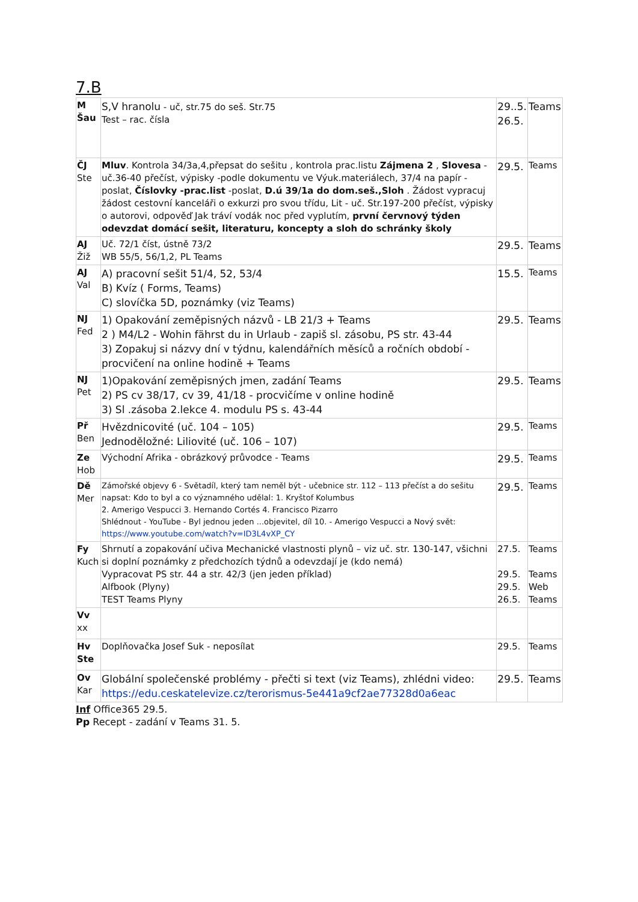7.B
| M Šau | S,V hranolu - uč, str.75 do seš. Str.75 Test – rac. čísla | 29..5. 26.5. | Teams |
| ČJ Ste | Mluv . Kontrola 34/3a,4,přepsat do sešitu , kontrola prac.listu Zájmena 2 , Slovesa - uč.36-40 přečíst, výpisky -podle dokumentu ve Výuk.materiálech, 37/4 na papír - poslat, Číslovky -prac.list -poslat, D.ú 39/1a do dom.seš.,Sloh . Žádost vypracuj žádost cestovní kanceláři o exkurzi pro svou třídu, Lit - uč. Str.197-200 přečíst, výpisky o autorovi, odpověď Jak tráví vodák noc před vyplutím, první červnový týden odevzdat domácí sešit, literaturu, koncepty a sloh do schránky školy | 29.5. | Teams |
| AJ Žiž | Uč. 72/1 číst, ústně 73/2 WB 55/5, 56/1,2, PL Teams | 29.5. | Teams |
| AJ Val | A) pracovní sešit 51/4, 52, 53/4 B) Kvíz ( Forms, Teams) C) slovíčka 5D, poznámky (viz Teams) | 15.5. | Teams |
| NJ Fed | 1) Opakování zeměpisných názvů - LB 21/3 + Teams 2 ) M4/L2 - Wohin fährst du in Urlaub - zapiš sl. zásobu, PS str. 43-44 3) Zopakuj si názvy dní v týdnu, kalendářních měsíců a ročních období - procvičení na online hodině + Teams | 29.5. | Teams |
| NJ Pet | 1)Opakování zeměpisných jmen, zadání Teams 2) PS cv 38/17, cv 39, 41/18 - procvičíme v online hodině 3) Sl .zásoba 2.lekce 4. modulu PS s. 43-44 | 29.5. | Teams |
| Př Ben | Hvězdnicovité (uč. 104 – 105) Jednoděložné: Liliovité (uč. 106 – 107) | 29.5. | Teams |
| Ze Hob | Východní Afrika - obrázkový průvodce - Teams | 29.5. | Teams |
| Dě Mer | Zámořské objevy 6 - Světadíl, který tam neměl být - učebnice str. 112 – 113 přečíst a do sešitu napsat: Kdo to byl a co významného udělal: 1. Kryštof Kolumbus 2. Amerigo Vespucci 3. Hernando Cortés 4. Francisco Pizarro Shlédnout - YouTube - Byl jednou jeden ...objevitel, díl 10. - Amerigo Vespucci a Nový svět: https://www.youtube.com/watch?v=ID3L4vXP_CY | 29.5. | Teams |
| Fy Kuch | Shrnutí a zopakování učiva Mechanické vlastnosti plynů – viz uč. str. 130-147, všichni si doplní poznámky z předchozích týdnů a odevzdají je (kdo nemá) Vypracovat PS str. 44 a str. 42/3 (jen jeden příklad) Alfbook (Plyny) TEST Teams Plyny | 27.5. 29.5. 29.5. 26.5. | Teams Teams Web Teams |
| Vv xx | | | |
| Hv Ste | Doplňovačka Josef Suk - neposílat | 29.5. | Teams |
| Ov Kar | Globální společenské problémy - přečti si text (viz Teams), zhlédni video: https://edu.ceskatelevize.cz/terorismus-5e441a9cf2ae77328d0a6eac | 29.5. | Teams |
Inf Office365 29.5.
Pp Recept - zadání v Teams 31. 5.